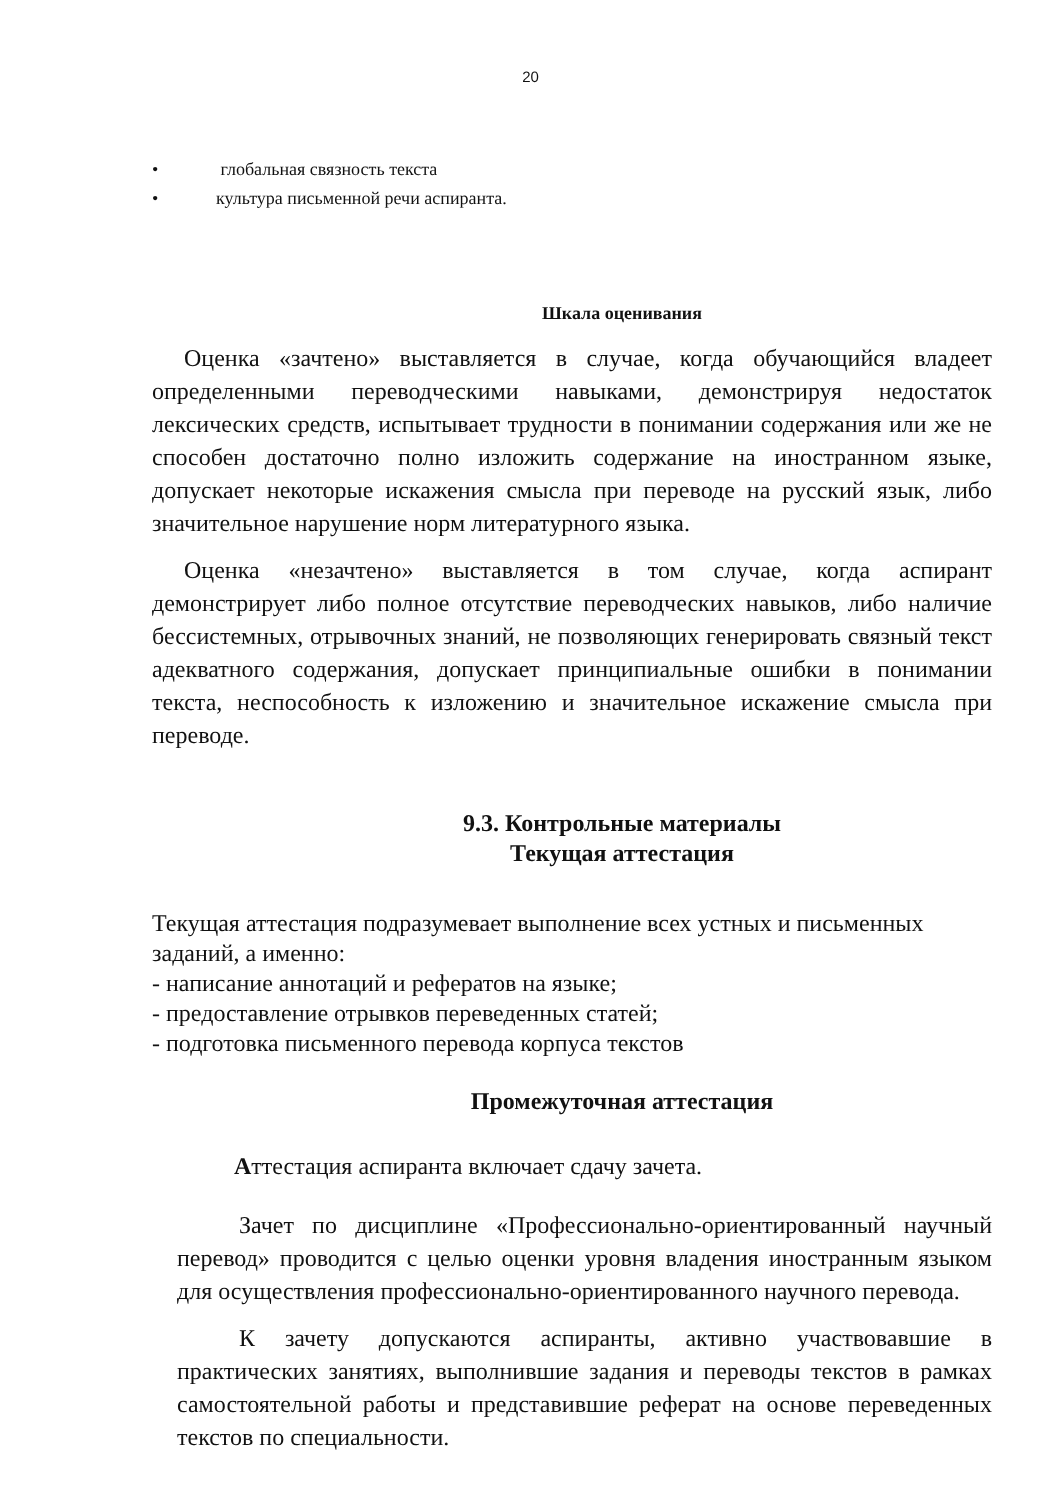20
• глобальная связность текста
• культура письменной речи аспиранта.
Шкала оценивания
Оценка «зачтено» выставляется в случае, когда обучающийся владеет определенными переводческими навыками, демонстрируя недостаток лексических средств, испытывает трудности в понимании содержания или же не способен достаточно полно изложить содержание на иностранном языке, допускает некоторые искажения смысла при переводе на русский язык, либо значительное нарушение норм литературного языка.
Оценка «незачтено» выставляется в том случае, когда аспирант демонстрирует либо полное отсутствие переводческих навыков, либо наличие бессистемных, отрывочных знаний, не позволяющих генерировать связный текст адекватного содержания, допускает принципиальные ошибки в понимании текста, неспособность к изложению и значительное искажение смысла при переводе.
9.3. Контрольные материалы
Текущая аттестация
Текущая аттестация подразумевает выполнение всех устных и письменных заданий, а именно:
- написание аннотаций и рефератов на языке;
- предоставление отрывков переведенных статей;
- подготовка письменного перевода корпуса текстов
Промежуточная аттестация
Аттестация аспиранта включает сдачу зачета.
Зачет по дисциплине «Профессионально-ориентированный научный перевод» проводится с целью оценки уровня владения иностранным языком для осуществления профессионально-ориентированного научного перевода.
К зачету допускаются аспиранты, активно участвовавшие в практических занятиях, выполнившие задания и переводы текстов в рамках самостоятельной работы и представившие реферат на основе переведенных текстов по специальности.